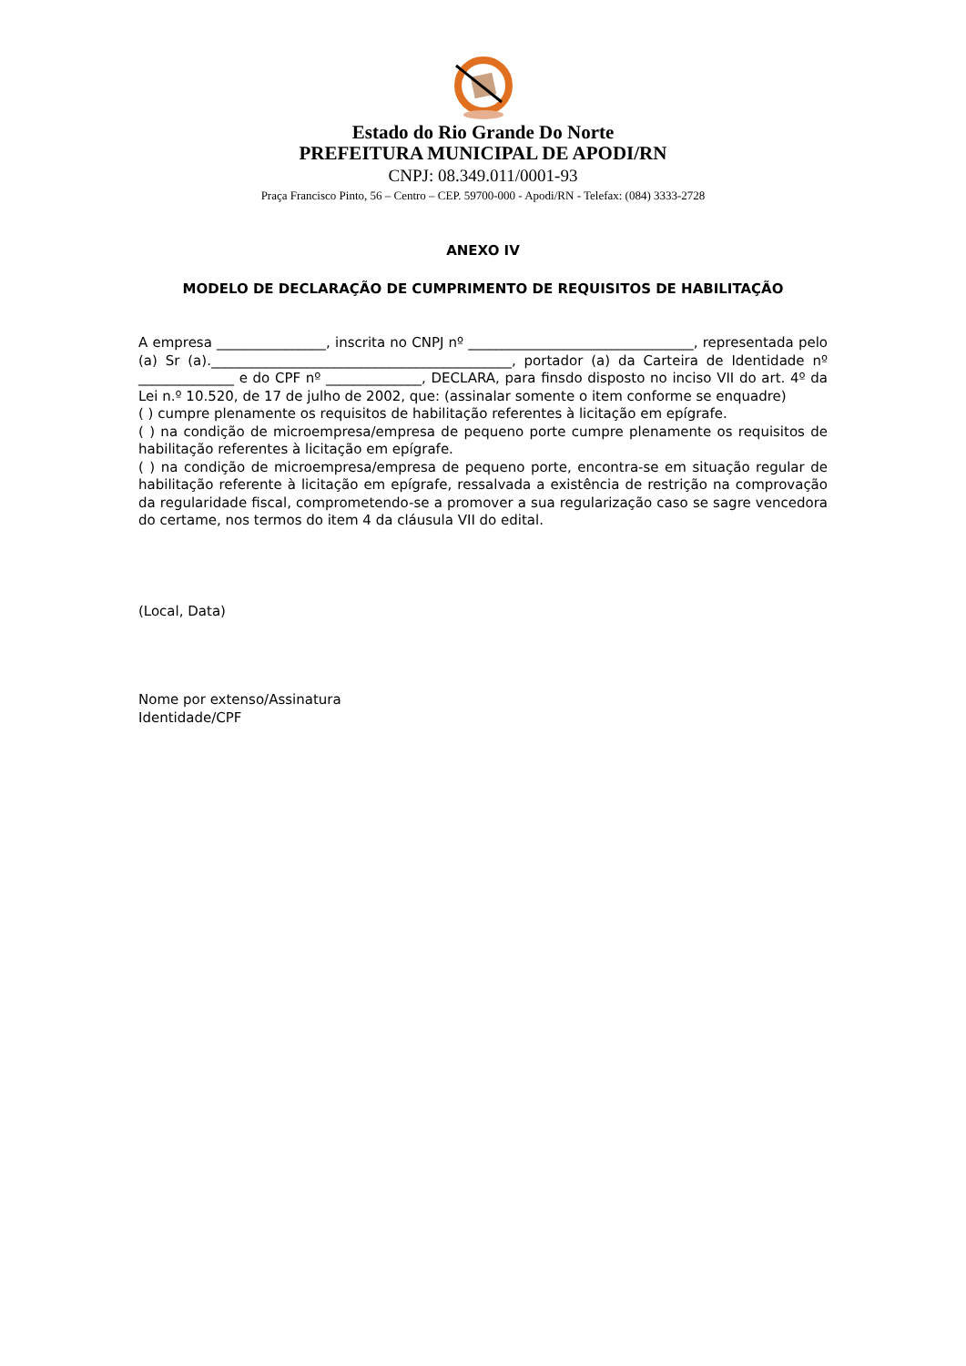Estado do Rio Grande Do Norte
PREFEITURA MUNICIPAL DE APODI/RN
CNPJ: 08.349.011/0001-93
Praça Francisco Pinto, 56 – Centro – CEP. 59700-000 - Apodi/RN - Telefax: (084) 3333-2728
ANEXO IV
MODELO DE DECLARAÇÃO DE CUMPRIMENTO DE REQUISITOS DE HABILITAÇÃO
A empresa ________________, inscrita no CNPJ nº _________________________________, representada pelo (a) Sr (a).____________________________________________, portador (a) da Carteira de Identidade nº ______________ e do CPF nº ______________, DECLARA, para finsdo disposto no inciso VII do art. 4º da Lei n.º 10.520, de 17 de julho de 2002, que: (assinalar somente o item conforme se enquadre)
( ) cumpre plenamente os requisitos de habilitação referentes à licitação em epígrafe.
( ) na condição de microempresa/empresa de pequeno porte cumpre plenamente os requisitos de habilitação referentes à licitação em epígrafe.
( ) na condição de microempresa/empresa de pequeno porte, encontra-se em situação regular de habilitação referente à licitação em epígrafe, ressalvada a existência de restrição na comprovação da regularidade fiscal, comprometendo-se a promover a sua regularização caso se sagre vencedora do certame, nos termos do item 4 da cláusula VII do edital.
(Local, Data)
Nome por extenso/Assinatura
Identidade/CPF